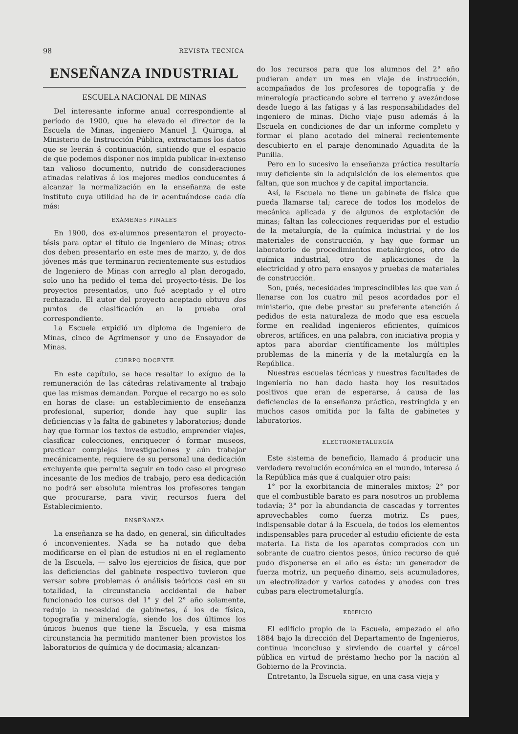98 REVISTA TECNICA
ENSEÑANZA INDUSTRIAL
ESCUELA NACIONAL DE MINAS
Del interesante informe anual correspondiente al período de 1900, que ha elevado el director de la Escuela de Minas, ingeniero Manuel J. Quiroga, al Ministerio de Instrucción Pública, extractamos los datos que se leerán á continuación, sintiendo que el espacio de que podemos disponer nos impida publicar in-extenso tan valioso documento, nutrido de consideraciones atinadas relativas á los mejores medios conducentes á alcanzar la normalización en la enseñanza de este instituto cuya utilidad ha de ir acentuándose cada día más:
EXÁMENES FINALES
En 1900, dos ex-alumnos presentaron el proyecto-tésis para optar el título de Ingeniero de Minas; otros dos deben presentarlo en este mes de marzo, y, de dos jóvenes más que terminaron recientemente sus estudios de Ingeniero de Minas con arreglo al plan derogado, solo uno ha pedido el tema del proyecto-tésis. De los proyectos presentados, uno fué aceptado y el otro rechazado. El autor del proyecto aceptado obtuvo dos puntos de clasificación en la prueba oral correspondiente.
La Escuela expidió un diploma de Ingeniero de Minas, cinco de Agrimensor y uno de Ensayador de Minas.
CUERPO DOCENTE
En este capítulo, se hace resaltar lo exíguo de la remuneración de las cátedras relativamente al trabajo que las mismas demandan. Porque el recargo no es solo en horas de clase: un establecimiento de enseñanza profesional, superior, donde hay que suplir las deficiencias y la falta de gabinetes y laboratorios; donde hay que formar los textos de estudio, emprender viajes, clasificar colecciones, enriquecer ó formar museos, practicar complejas investigaciones y aún trabajar mecánicamente, requiere de su personal una dedicación excluyente que permita seguir en todo caso el progreso incesante de los medios de trabajo, pero esa dedicación no podrá ser absoluta mientras los profesores tengan que procurarse, para vivir, recursos fuera del Establecimiento.
ENSEÑANZA
La enseñanza se ha dado, en general, sin dificultades ó inconvenientes. Nada se ha notado que deba modificarse en el plan de estudios ni en el reglamento de la Escuela, — salvo los ejercicios de física, que por las deficiencias del gabinete respectivo tuvieron que versar sobre problemas ó análisis teóricos casi en su totalidad, la circunstancia accidental de haber funcionado los cursos del 1° y del 2° año solamente, redujo la necesidad de gabinetes, á los de física, topografía y mineralogía, siendo los dos últimos los únicos buenos que tiene la Escuela, y esa misma circunstancia ha permitido mantener bien provistos los laboratorios de química y de docimasia; alcanzan-
do los recursos para que los alumnos del 2° año pudieran andar un mes en viaje de instrucción, acompañados de los profesores de topografía y de mineralogía practicando sobre el terreno y avezándose desde luego á las fatigas y á las responsabilidades del ingeniero de minas. Dicho viaje puso además á la Escuela en condiciones de dar un informe completo y formar el plano acotado del mineral recientemente descubierto en el paraje denominado Aguadita de la Punilla.
Pero en lo sucesivo la enseñanza práctica resultaría muy deficiente sin la adquisición de los elementos que faltan, que son muchos y de capital importancia.
Así, la Escuela no tiene un gabinete de física que pueda llamarse tal; carece de todos los modelos de mecánica aplicada y de algunos de explotación de minas; faltan las colecciones requeridas por el estudio de la metalurgía, de la química industrial y de los materiales de construcción, y hay que formar un laboratorio de procedimientos metalúrgicos, otro de química industrial, otro de aplicaciones de la electricidad y otro para ensayos y pruebas de materiales de construcción.
Son, pués, necesidades imprescindibles las que van á llenarse con los cuatro mil pesos acordados por el ministerio, que debe prestar su preferente atención á pedidos de esta naturaleza de modo que esa escuela forme en realidad ingenieros eficientes, químicos obreros, artífices, en una palabra, con iniciativa propia y aptos para abordar científicamente los múltiples problemas de la minería y de la metalurgía en la República.
Nuestras escuelas técnicas y nuestras facultades de ingeniería no han dado hasta hoy los resultados positivos que eran de esperarse, á causa de las deficiencias de la enseñanza práctica, restringida y en muchos casos omitida por la falta de gabinetes y laboratorios.
ELECTROMETALURGÍA
Este sistema de beneficio, llamado á producir una verdadera revolución económica en el mundo, interesa á la República más que á cualquier otro país:
1° por la exorbitancia de minerales mixtos; 2° por que el combustible barato es para nosotros un problema todavía; 3° por la abundancia de cascadas y torrentes aprovechables como fuerza motriz. Es pues, indispensable dotar á la Escuela, de todos los elementos indispensables para proceder al estudio eficiente de esta materia. La lista de los aparatos comprados con un sobrante de cuatro cientos pesos, único recurso de qué pudo disponerse en el año es ésta: un generador de fuerza motriz, un pequeño dinamo, seis acumuladores, un electrolizador y varios catodes y anodes con tres cubas para electrometalurgía.
EDIFICIO
El edificio propio de la Escuela, empezado el año 1884 bajo la dirección del Departamento de Ingenieros, continua inconcluso y sirviendo de cuartel y cárcel pública en virtud de préstamo hecho por la nación al Gobierno de la Provincia.
Entretanto, la Escuela sigue, en una casa vieja y